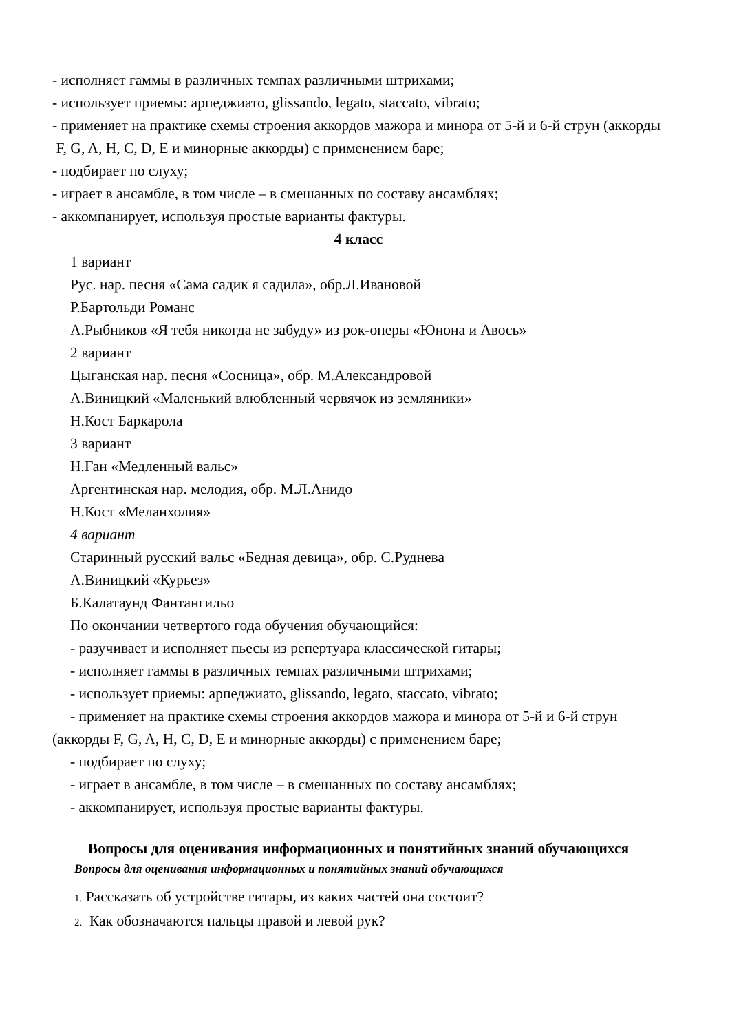- исполняет гаммы в различных темпах различными штрихами;
- использует приемы: арпеджиато, glissando, legato, staccato, vibrato;
- применяет на практике схемы строения аккордов мажора и минора от 5-й и 6-й струн (аккорды F, G, A, H, C, D, E и минорные аккорды) с применением баре;
- подбирает по слуху;
- играет в ансамбле, в том числе – в смешанных по составу ансамблях;
- аккомпанирует, используя простые варианты фактуры.
4 класс
1 вариант
Рус. нар. песня «Сама садик я садила», обр.Л.Ивановой
Р.Бартольди Романс
А.Рыбников «Я тебя никогда не забуду» из рок-оперы «Юнона и Авось»
2 вариант
Цыганская нар. песня «Сосница», обр. М.Александровой
А.Виницкий «Маленький влюбленный червячок из земляники»
Н.Кост Баркарола
3 вариант
Н.Ган «Медленный вальс»
Аргентинская нар. мелодия, обр. М.Л.Анидо
Н.Кост «Меланхолия»
4 вариант
Старинный русский вальс «Бедная девица», обр. С.Руднева
А.Виницкий «Курьез»
Б.Калатаунд Фантангильо
По окончании четвертого года обучения обучающийся:
- разучивает и исполняет пьесы из репертуара классической гитары;
- исполняет гаммы в различных темпах различными штрихами;
- использует приемы: арпеджиато, glissando, legato, staccato, vibrato;
- применяет на практике схемы строения аккордов мажора и минора от 5-й и 6-й струн (аккорды F, G, A, H, C, D, E и минорные аккорды) с применением баре;
- подбирает по слуху;
- играет в ансамбле, в том числе – в смешанных по составу ансамблях;
- аккомпанирует, используя простые варианты фактуры.
Вопросы для оценивания информационных и понятийных знаний обучающихся
Вопросы для оценивания информационных и понятийных знаний обучающихся
1. Рассказать об устройстве гитары, из каких частей она состоит?
2. Как обозначаются пальцы правой и левой рук?